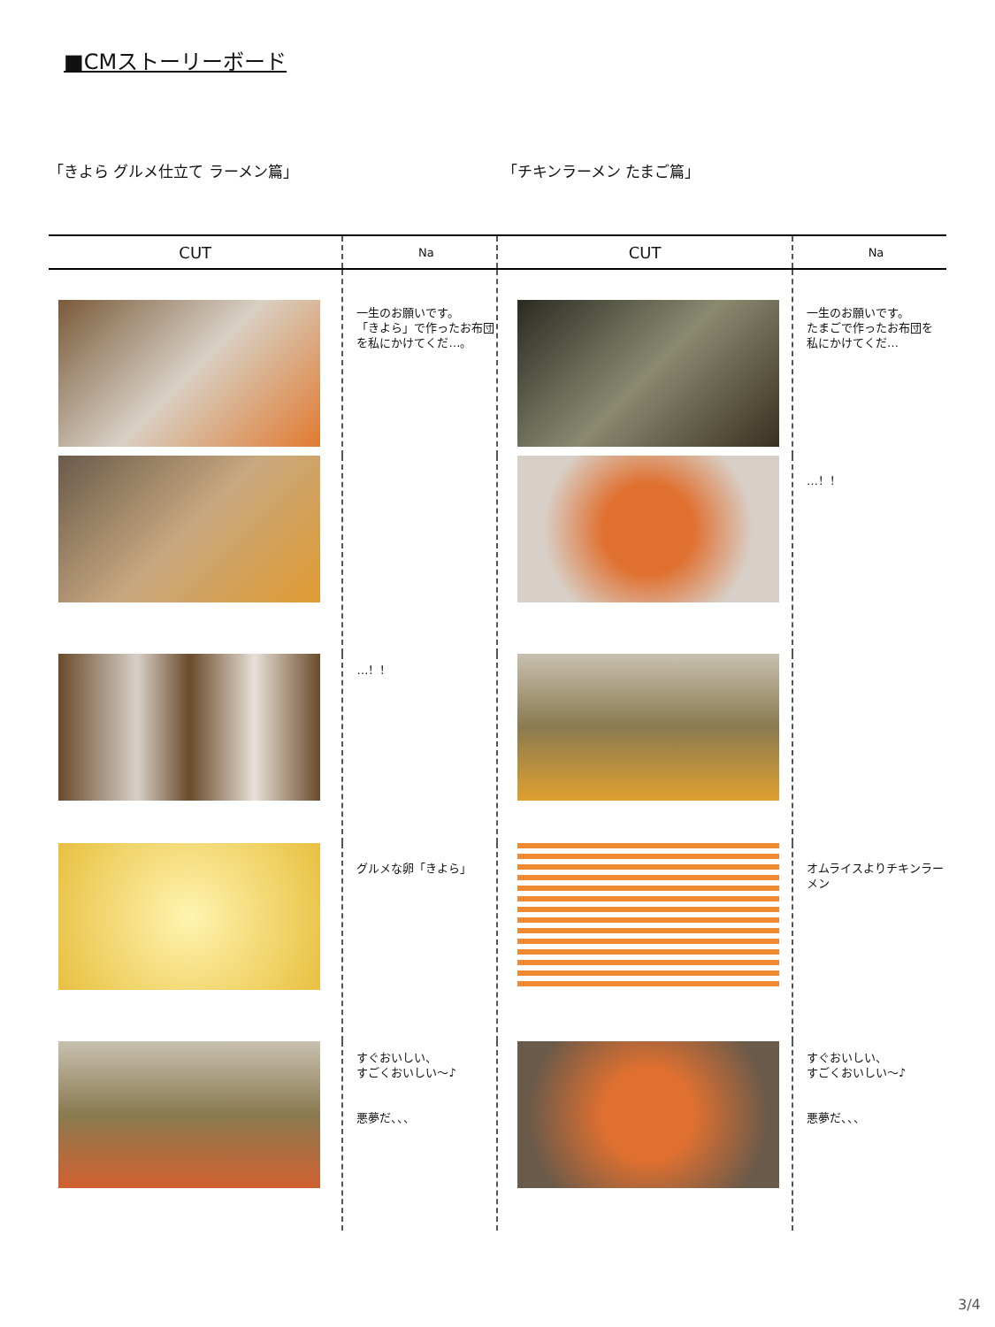■CMストーリーボード
「きよら グルメ仕立て ラーメン篇」 「チキンラーメン たまご篇」
| CUT | Na | CUT | Na |
| --- | --- | --- | --- |
| | 一生のお願いです。 「きよら」で作ったお布団 を私にかけてくだ…。 | | 一生のお願いです。 たまごで作ったお布団を 私にかけてくだ… |
| | | | …！！ |
| | …！！ | | |
| | グルメな卵「きよら」 | | オムライスよりチキンラーメン |
| | すぐおいしい、 すごくおいしい～♪ 悪夢だ、、、 | | すぐおいしい、 すごくおいしい～♪ 悪夢だ、、、 |
3/4